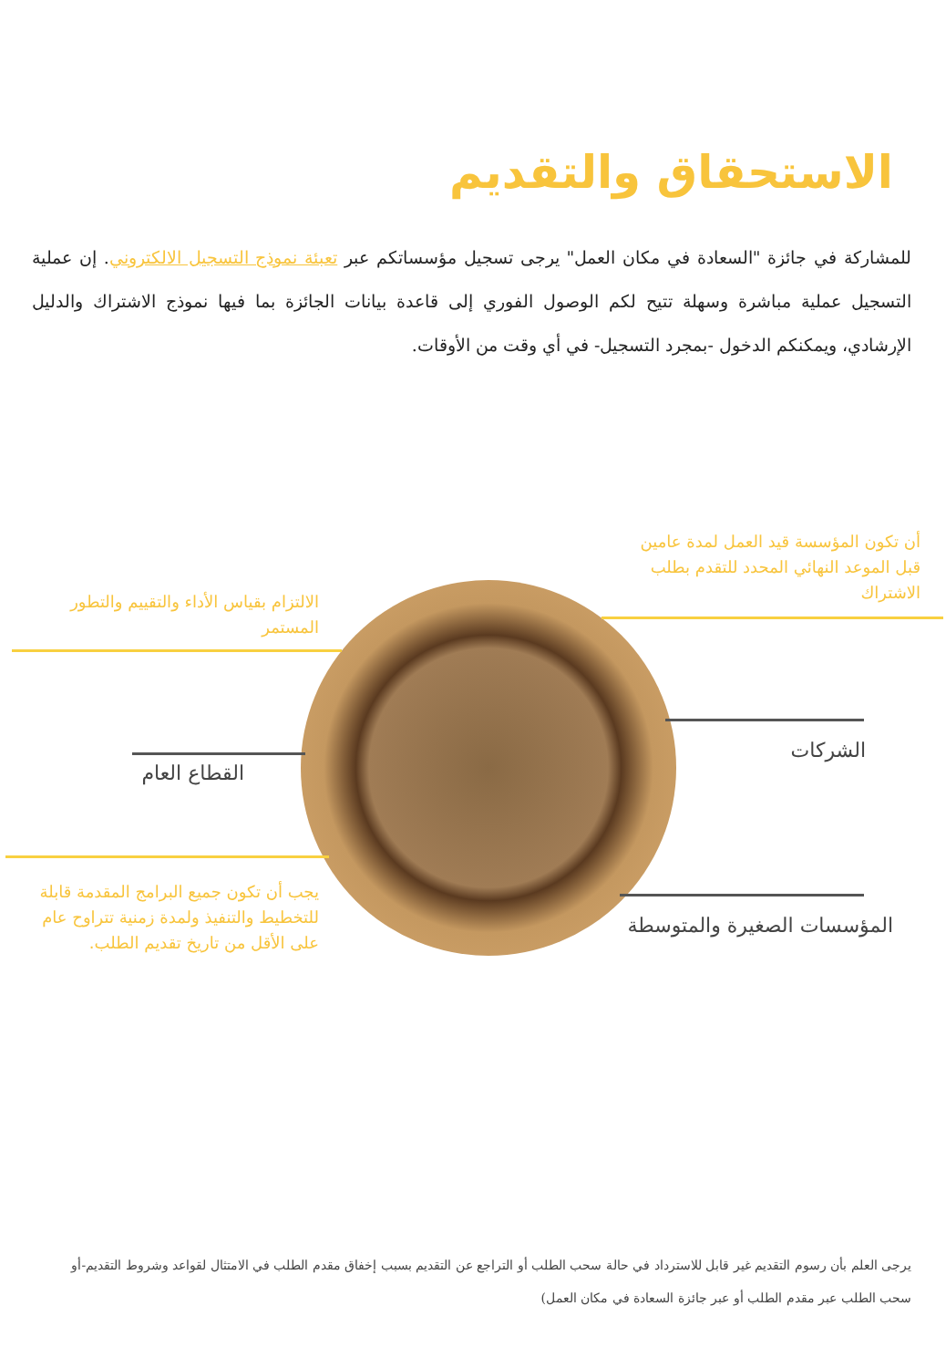الاستحقاق والتقديم
للمشاركة في جائزة "السعادة في مكان العمل" يرجى تسجيل مؤسساتكم عبر تعبئة نموذج التسجيل الالكتروني. إن عملية التسجيل عملية مباشرة وسهلة تتيح لكم الوصول الفوري إلى قاعدة بيانات الجائزة بما فيها نموذج الاشتراك والدليل الإرشادي، ويمكنكم الدخول -بمجرد التسجيل- في أي وقت من الأوقات.
أن تكون المؤسسة قيد العمل لمدة عامين قبل الموعد النهائي المحدد للتقدم بطلب الاشتراك
الالتزام بقياس الأداء والتقييم والتطور المستمر
الشركات
القطاع العام
يجب أن تكون جميع البرامج المقدمة قابلة للتخطيط والتنفيذ ولمدة زمنية تتراوح عام على الأقل من تاريخ تقديم الطلب.
المؤسسات الصغيرة والمتوسطة
يرجى العلم بأن رسوم التقديم غير قابل للاسترداد في حالة سحب الطلب أو التراجع عن التقديم بسبب إخفاق مقدم الطلب في الامتثال لقواعد وشروط التقديم-أو سحب الطلب عبر مقدم الطلب أو عبر جائزة السعادة في مكان العمل)